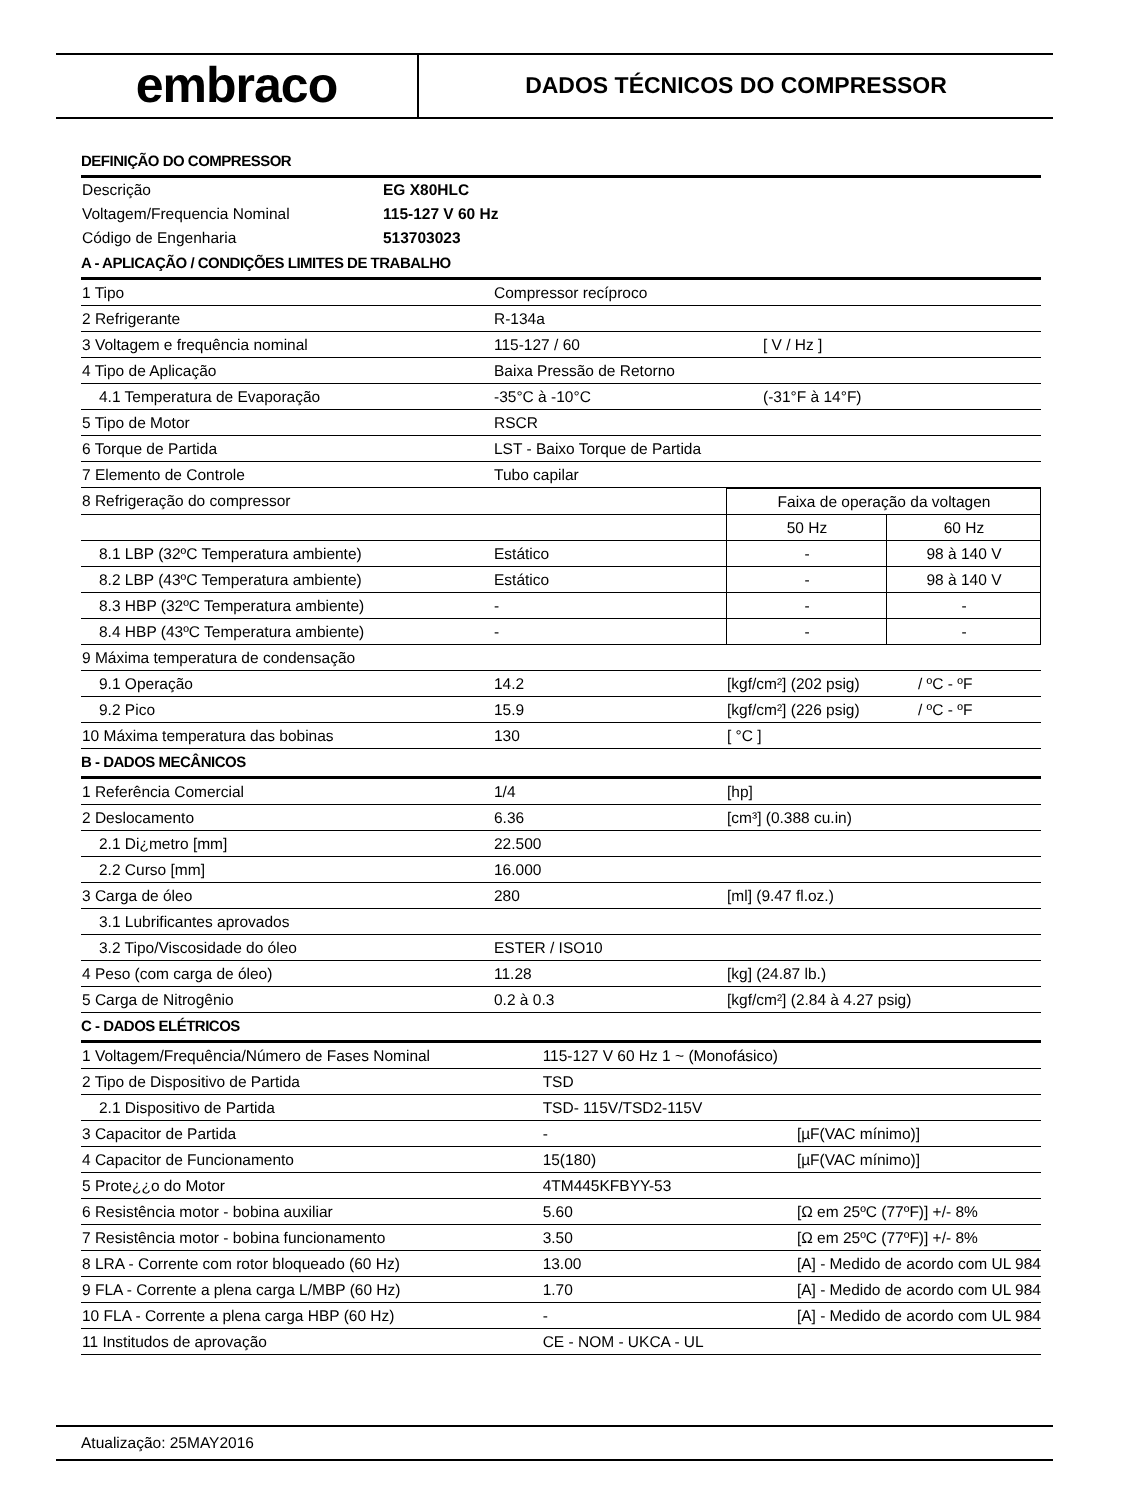embraco
DADOS TÉCNICOS DO COMPRESSOR
DEFINIÇÃO DO COMPRESSOR
| Descrição | EG X80HLC |
| Voltagem/Frequencia Nominal | 115-127 V 60 Hz |
| Código de Engenharia | 513703023 |
A - APLICAÇÃO / CONDIÇÕES LIMITES DE TRABALHO
| 1 Tipo | Compressor recíproco | |
| 2 Refrigerante | R-134a | |
| 3 Voltagem e frequência nominal | 115-127 / 60 | [ V / Hz ] |
| 4 Tipo de Aplicação | Baixa Pressão de Retorno | |
| 4.1 Temperatura de Evaporação | -35°C à -10°C | (-31°F à 14°F) |
| 5 Tipo de Motor | RSCR | |
| 6 Torque de Partida | LST - Baixo Torque de Partida | |
| 7 Elemento de Controle | Tubo capilar | |
| 8 Refrigeração do compressor | | Faixa de operação da voltagen | |
| | | 50 Hz | 60 Hz |
| 8.1 LBP (32ºC Temperatura ambiente) | Estático | - | 98 à 140 V |
| 8.2 LBP (43ºC Temperatura ambiente) | Estático | - | 98 à 140 V |
| 8.3 HBP (32ºC Temperatura ambiente) | - | - | - |
| 8.4 HBP (43ºC Temperatura ambiente) | - | - | - |
| 9 Máxima temperatura de condensação | | | |
| 9.1 Operação | 14.2 | [kgf/cm²] (202 psig) | / ºC - ºF |
| 9.2 Pico | 15.9 | [kgf/cm²] (226 psig) | / ºC - ºF |
| 10 Máxima temperatura das bobinas | 130 | [ °C ] | |
B - DADOS MECÂNICOS
| 1 Referência Comercial | 1/4 | [hp] |
| 2 Deslocamento | 6.36 | [cm³] (0.388 cu.in) |
| 2.1 Di¿metro [mm] | 22.500 | |
| 2.2 Curso [mm] | 16.000 | |
| 3 Carga de óleo | 280 | [ml] (9.47 fl.oz.) |
| 3.1 Lubrificantes aprovados | | |
| 3.2 Tipo/Viscosidade do óleo | ESTER / ISO10 | |
| 4 Peso (com carga de óleo) | 11.28 | [kg] (24.87 lb.) |
| 5 Carga de Nitrogênio | 0.2 à 0.3 | [kgf/cm²] (2.84 à 4.27 psig) |
C - DADOS ELÉTRICOS
| 1 Voltagem/Frequência/Número de Fases Nominal | 115-127 V 60 Hz 1 ~ (Monofásico) | |
| 2 Tipo de Dispositivo de Partida | TSD | |
| 2.1 Dispositivo de Partida | TSD- 115V/TSD2-115V | |
| 3 Capacitor de Partida | - | [µF(VAC mínimo)] |
| 4 Capacitor de Funcionamento | 15(180) | [µF(VAC mínimo)] |
| 5 Prote¿¿o do Motor | 4TM445KFBYY-53 | |
| 6 Resistência motor - bobina auxiliar | 5.60 | [Ω em 25ºC (77ºF)] +/- 8% |
| 7 Resistência motor - bobina funcionamento | 3.50 | [Ω em 25ºC (77ºF)] +/- 8% |
| 8 LRA - Corrente com rotor bloqueado (60 Hz) | 13.00 | [A] - Medido de acordo com UL 984 |
| 9 FLA - Corrente a plena carga L/MBP (60 Hz) | 1.70 | [A] - Medido de acordo com UL 984 |
| 10 FLA - Corrente a plena carga HBP (60 Hz) | - | [A] - Medido de acordo com UL 984 |
| 11 Institudos de aprovação | CE - NOM - UKCA - UL | |
Atualização: 25MAY2016